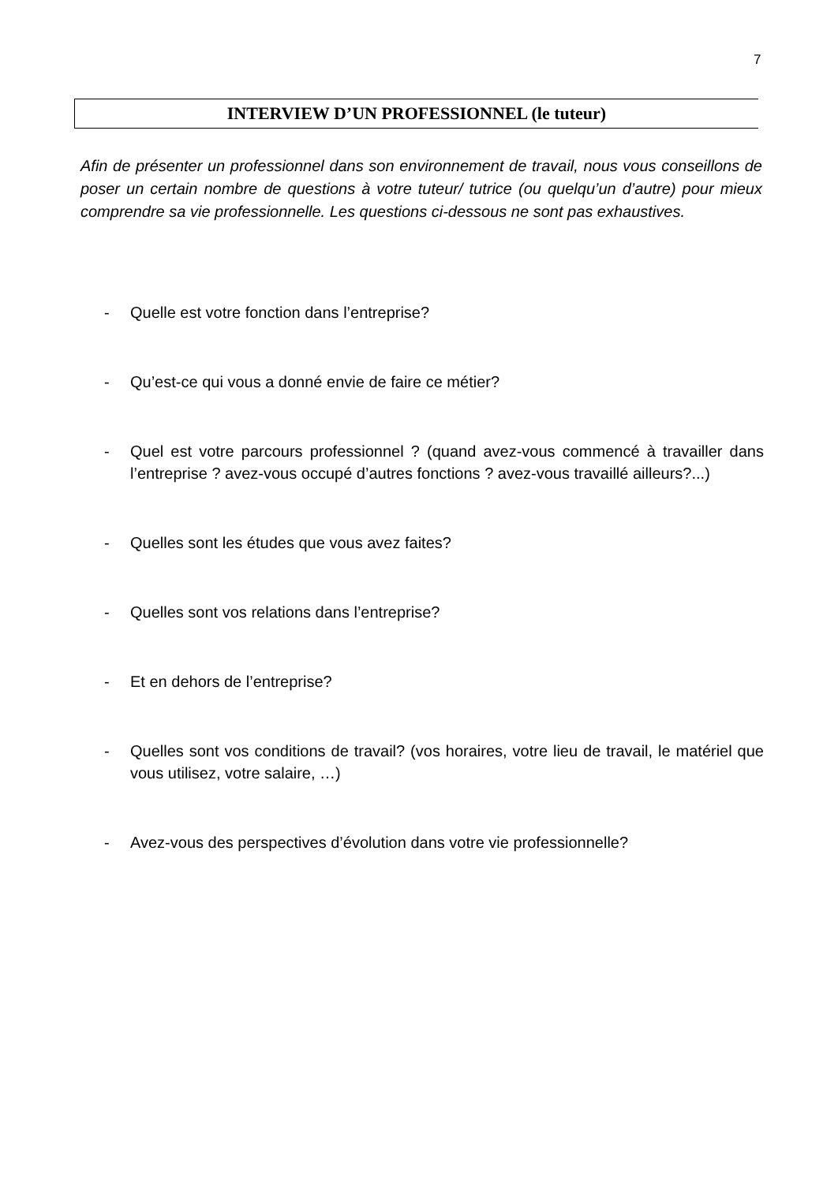7
INTERVIEW D’UN PROFESSIONNEL (le tuteur)
Afin de présenter un professionnel dans son environnement de travail, nous vous conseillons de poser un certain nombre de questions à votre tuteur/ tutrice (ou quelqu’un d’autre) pour mieux comprendre sa vie professionnelle. Les questions ci-dessous ne sont pas exhaustives.
- Quelle est votre fonction dans l’entreprise?
- Qu’est-ce qui vous a donné envie de faire ce métier?
- Quel est votre parcours professionnel ? (quand avez-vous commencé à travailler dans l’entreprise ? avez-vous occupé d’autres fonctions ? avez-vous travaillé ailleurs?...)
- Quelles sont les études que vous avez faites?
- Quelles sont vos relations dans l’entreprise?
- Et en dehors de l’entreprise?
- Quelles sont vos conditions de travail? (vos horaires, votre lieu de travail, le matériel que vous utilisez, votre salaire, …)
- Avez-vous des perspectives d’évolution dans votre vie professionnelle?